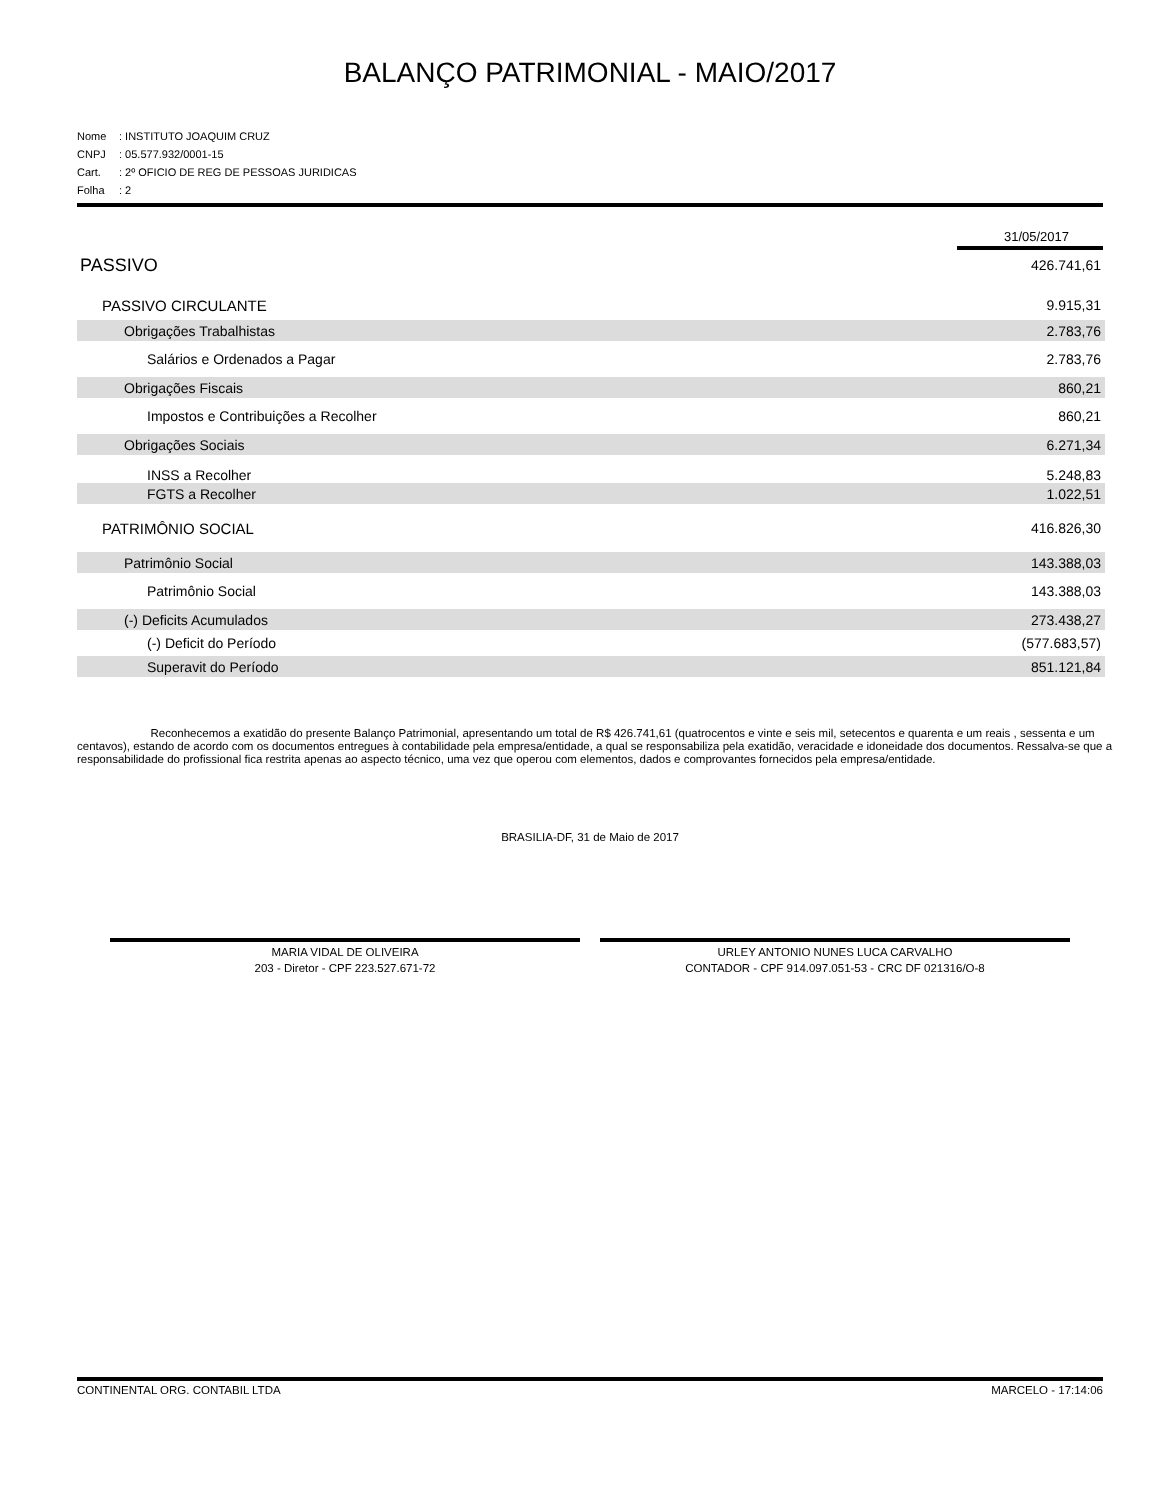BALANÇO PATRIMONIAL - MAIO/2017
Nome: INSTITUTO JOAQUIM CRUZ
CNPJ: 05.577.932/0001-15
Cart.: 2º OFICIO DE REG DE PESSOAS JURIDICAS
Folha: 2
31/05/2017
| PASSIVO | 426.741,61 |
| PASSIVO CIRCULANTE | 9.915,31 |
| Obrigações Trabalhistas | 2.783,76 |
| Salários e Ordenados a Pagar | 2.783,76 |
| Obrigações Fiscais | 860,21 |
| Impostos e Contribuições a Recolher | 860,21 |
| Obrigações Sociais | 6.271,34 |
| INSS a Recolher | 5.248,83 |
| FGTS a Recolher | 1.022,51 |
| PATRIMÔNIO SOCIAL | 416.826,30 |
| Patrimônio Social | 143.388,03 |
| Patrimônio Social | 143.388,03 |
| (-) Deficits Acumulados | 273.438,27 |
| (-) Deficit do Período | (577.683,57) |
| Superavit do Período | 851.121,84 |
Reconhecemos a exatidão do presente Balanço Patrimonial, apresentando um total de R$ 426.741,61 (quatrocentos e vinte e seis mil, setecentos e quarenta e um reais , sessenta e um centavos), estando de acordo com os documentos entregues à contabilidade pela empresa/entidade, a qual se responsabiliza pela exatidão, veracidade e idoneidade dos documentos. Ressalva-se que a responsabilidade do profissional fica restrita apenas ao aspecto técnico, uma vez que operou com elementos, dados e comprovantes fornecidos pela empresa/entidade.
BRASILIA-DF, 31 de Maio de 2017
MARIA VIDAL DE OLIVEIRA
203 - Diretor - CPF 223.527.671-72
URLEY ANTONIO NUNES LUCA CARVALHO
CONTADOR - CPF 914.097.051-53 - CRC DF 021316/O-8
CONTINENTAL ORG. CONTABIL LTDA MARCELO - 17:14:06